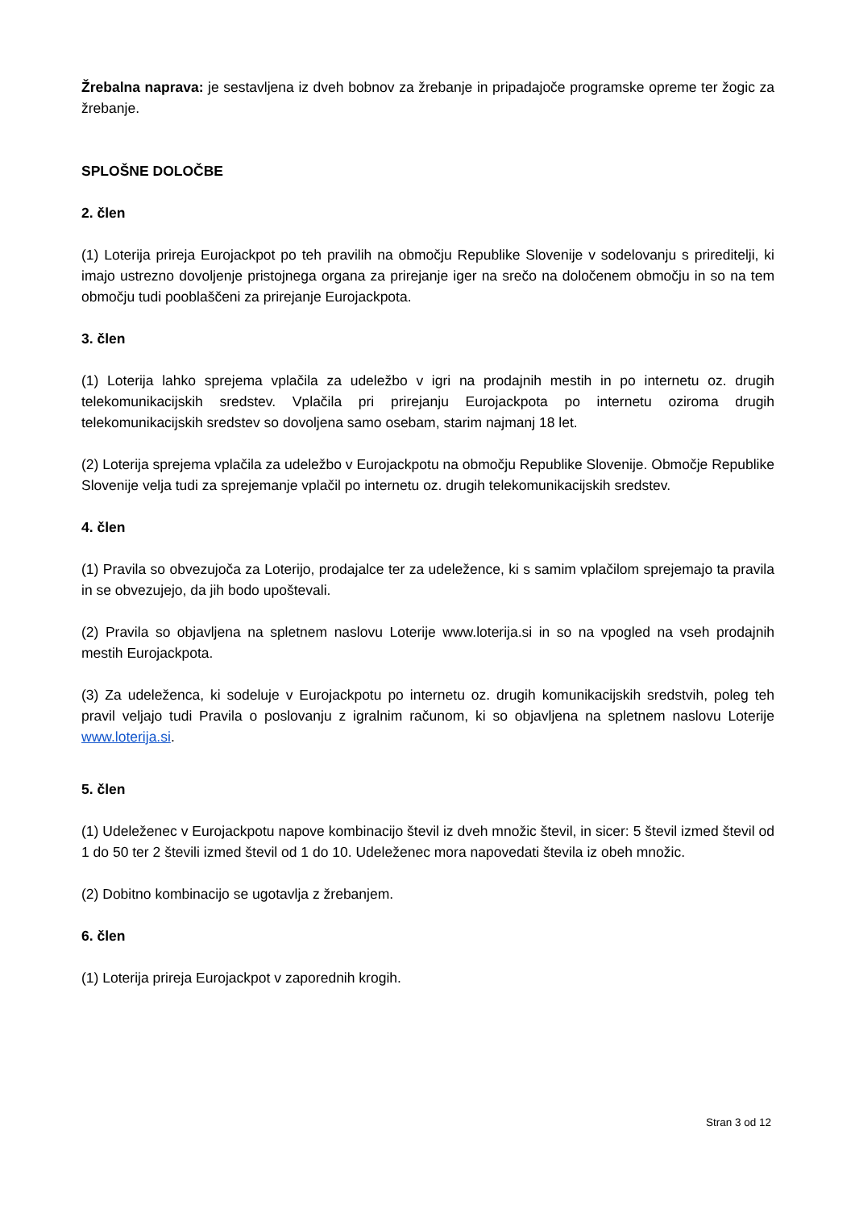Žrebalna naprava: je sestavljena iz dveh bobnov za žrebanje in pripadajoče programske opreme ter žogic za žrebanje.
SPLOŠNE DOLOČBE
2. člen
(1) Loterija prireja Eurojackpot po teh pravilih na območju Republike Slovenije v sodelovanju s prireditelji, ki imajo ustrezno dovoljenje pristojnega organa za prirejanje iger na srečo na določenem območju in so na tem območju tudi pooblaščeni za prirejanje Eurojackpota.
3. člen
(1) Loterija lahko sprejema vplačila za udeležbo v igri na prodajnih mestih in po internetu oz. drugih telekomunikacijskih sredstev. Vplačila pri prirejanju Eurojackpota po internetu oziroma drugih telekomunikacijskih sredstev so dovoljena samo osebam, starim najmanj 18 let.
(2) Loterija sprejema vplačila za udeležbo v Eurojackpotu na območju Republike Slovenije. Območje Republike Slovenije velja tudi za sprejemanje vplačil po internetu oz. drugih telekomunikacijskih sredstev.
4. člen
(1) Pravila so obvezujoča za Loterijo, prodajalce ter za udeležence, ki s samim vplačilom sprejemajo ta pravila in se obvezujejo, da jih bodo upoštevali.
(2) Pravila so objavljena na spletnem naslovu Loterije www.loterija.si in so na vpogled na vseh prodajnih mestih Eurojackpota.
(3) Za udeleženca, ki sodeluje v Eurojackpotu po internetu oz. drugih komunikacijskih sredstvih, poleg teh pravil veljajo tudi Pravila o poslovanju z igralnim računom, ki so objavljena na spletnem naslovu Loterije www.loterija.si.
5. člen
(1) Udeleženec v Eurojackpotu napove kombinacijo števil iz dveh množic števil, in sicer: 5 števil izmed števil od 1 do 50 ter 2 števili izmed števil od 1 do 10. Udeleženec mora napovedati števila iz obeh množic.
(2) Dobitno kombinacijo se ugotavlja z žrebanjem.
6. člen
(1) Loterija prireja Eurojackpot v zaporednih krogih.
Stran 3 od 12